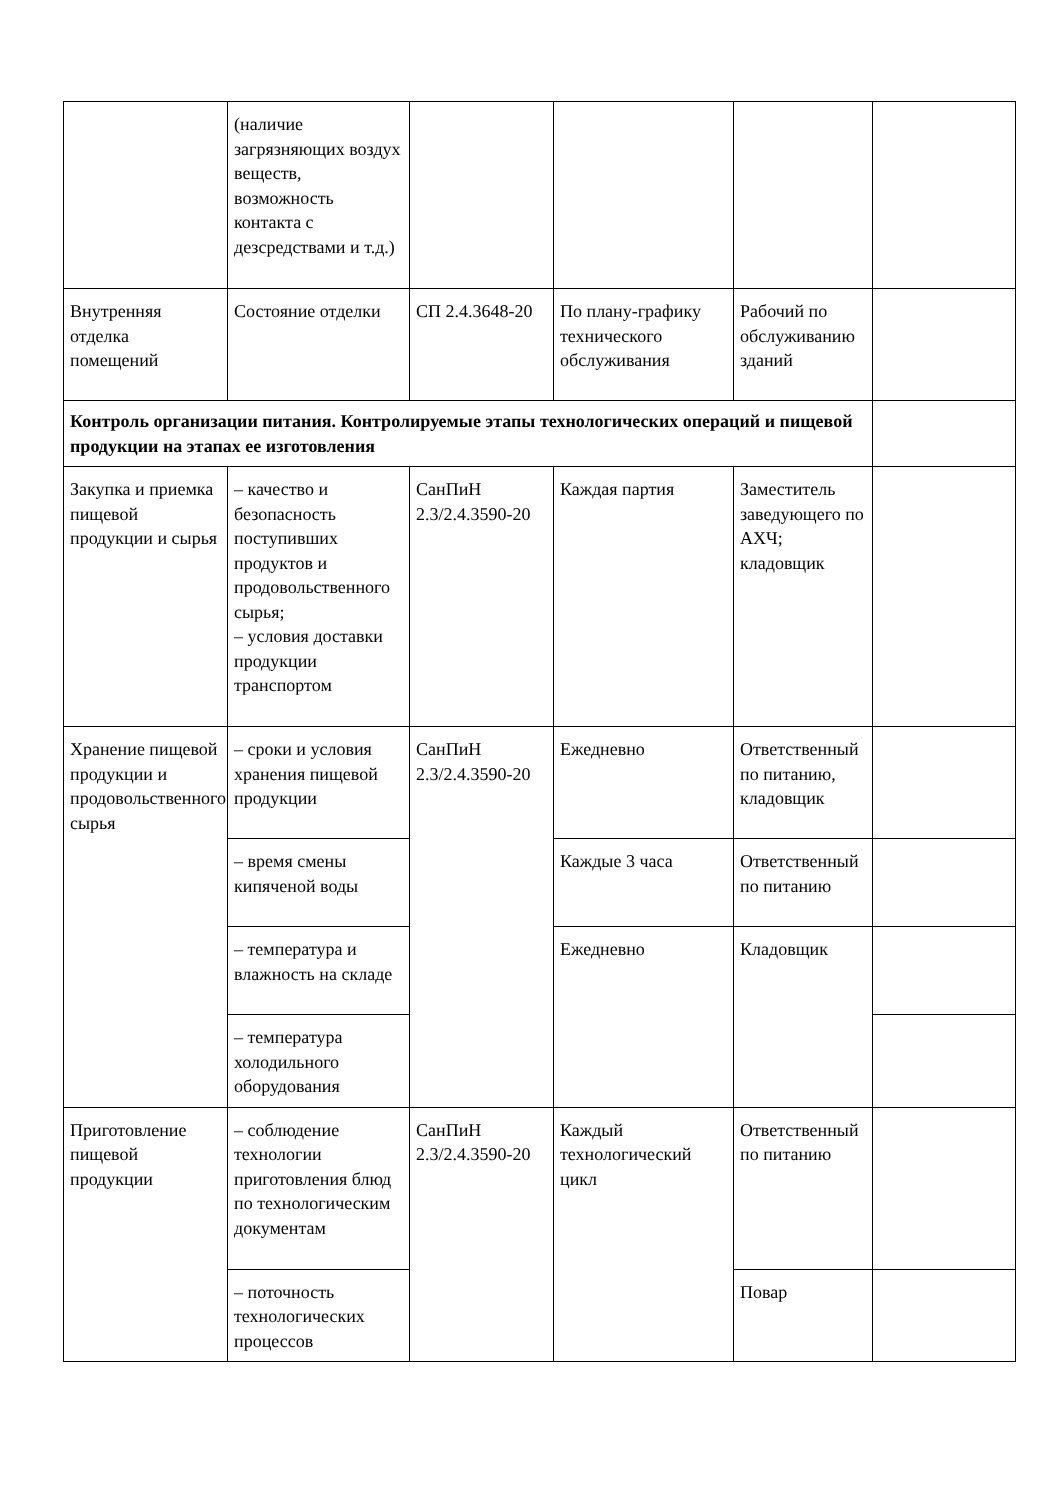| | (наличие загрязняющих воздух веществ, возможность контакта с дезсредствами и т.д.) | | | | |
| Внутренняя отделка помещений | Состояние отделки | СП 2.4.3648-20 | По плану-графику технического обслуживания | Рабочий по обслуживанию зданий | |
| Контроль организации питания. Контролируемые этапы технологических операций и пищевой продукции на этапах ее изготовления | | | | | |
| Закупка и приемка пищевой продукции и сырья | – качество и безопасность поступивших продуктов и продовольственного сырья; – условия доставки продукции транспортом | СанПиН 2.3/2.4.3590-20 | Каждая партия | Заместитель заведующего по АХЧ; кладовщик | |
| Хранение пищевой продукции и продовольственного сырья | – сроки и условия хранения пищевой продукции | СанПиН 2.3/2.4.3590-20 | Ежедневно | Ответственный по питанию, кладовщик | |
| | – время смены кипяченой воды | | Каждые 3 часа | Ответственный по питанию | |
| | – температура и влажность на складе | | Ежедневно | Кладовщик | |
| | – температура холодильного оборудования | | | | |
| Приготовление пищевой продукции | – соблюдение технологии приготовления блюд по технологическим документам | СанПиН 2.3/2.4.3590-20 | Каждый технологический цикл | Ответственный по питанию | |
| | – поточность технологических процессов | | | Повар | |